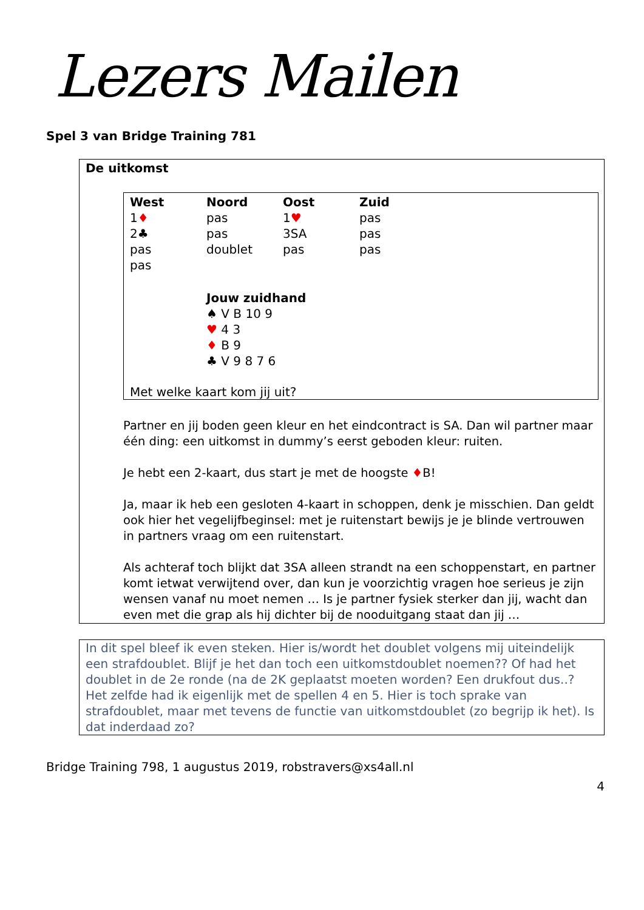Lezers Mailen
Spel 3 van Bridge Training 781
De uitkomst
| West | Noord | Oost | Zuid |
| --- | --- | --- | --- |
| 1 ♦ | pas | 1 ♥ | pas |
| 2♣ | pas | 3SA | pas |
| pas | doublet | pas | pas |
| pas | | | |
Jouw zuidhand
♠ V B 10 9
♥ 4 3
♦ B 9
♣ V 9 8 7 6
Met welke kaart kom jij uit?
Partner en jij boden geen kleur en het eindcontract is SA. Dan wil partner maar één ding: een uitkomst in dummy’s eerst geboden kleur: ruiten.
Je hebt een 2-kaart, dus start je met de hoogste ♦B!
Ja, maar ik heb een gesloten 4-kaart in schoppen, denk je misschien. Dan geldt ook hier het vegelijfbeginsel: met je ruitenstart bewijs je je blinde vertrouwen in partners vraag om een ruitenstart.
Als achteraf toch blijkt dat 3SA alleen strandt na een schoppenstart, en partner komt ietwat verwijtend over, dan kun je voorzichtig vragen hoe serieus je zijn wensen vanaf nu moet nemen … Is je partner fysiek sterker dan jij, wacht dan even met die grap als hij dichter bij de nooduitgang staat dan jij …
In dit spel bleef ik even steken. Hier is/wordt het doublet volgens mij uiteindelijk een strafdoublet. Blijf je het dan toch een uitkomstdoublet noemen?? Of had het doublet in de 2e ronde (na de 2K geplaatst moeten worden? Een drukfout dus..?
Het zelfde had ik eigenlijk met de spellen 4 en 5. Hier is toch sprake van strafdoublet, maar met tevens de functie van uitkomstdoublet (zo begrijp ik het). Is dat inderdaad zo?
Bridge Training 798, 1 augustus 2019, robstravers@xs4all.nl
4